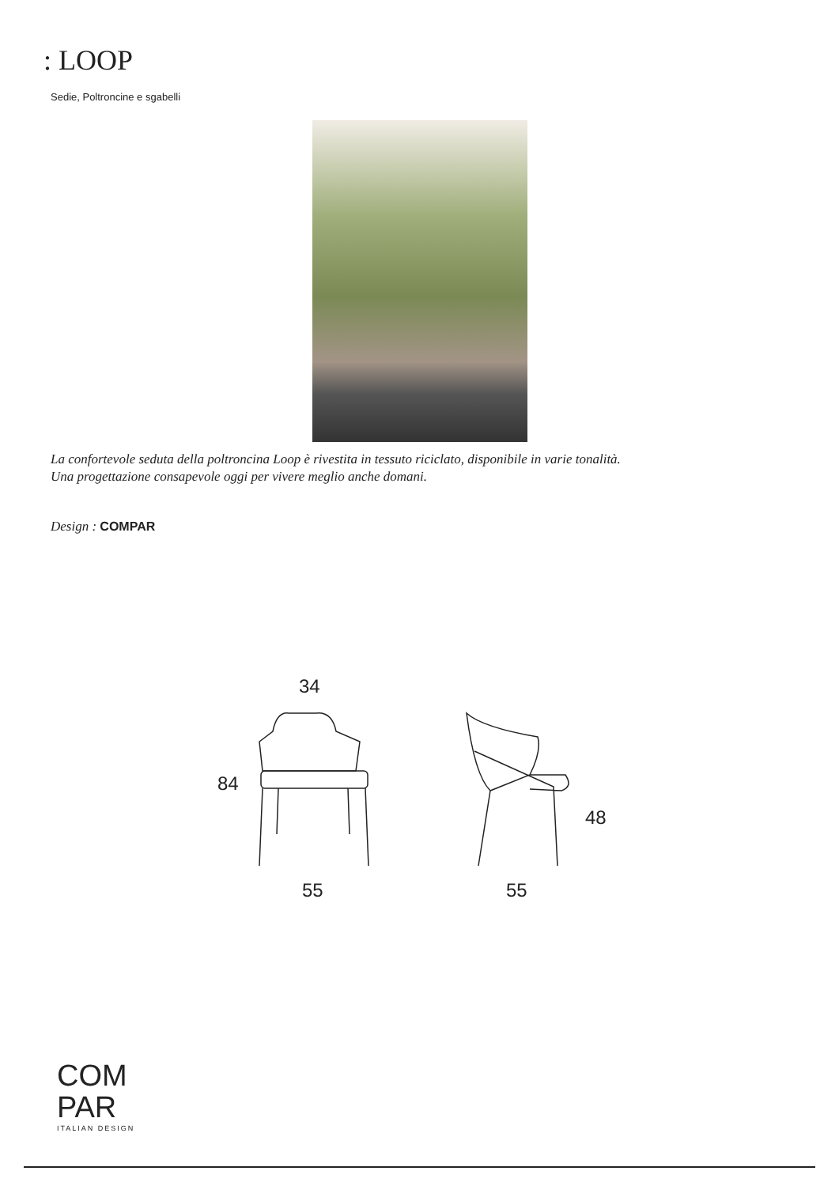: LOOP
Sedie, Poltroncine e sgabelli
La confortevole seduta della poltroncina Loop è rivestita in tessuto riciclato, disponibile in varie tonalità.
Una progettazione consapevole oggi per vivere meglio anche domani.
Design : COMPAR
34
84
55
48
55
COM
PAR
ITALIAN DESIGN